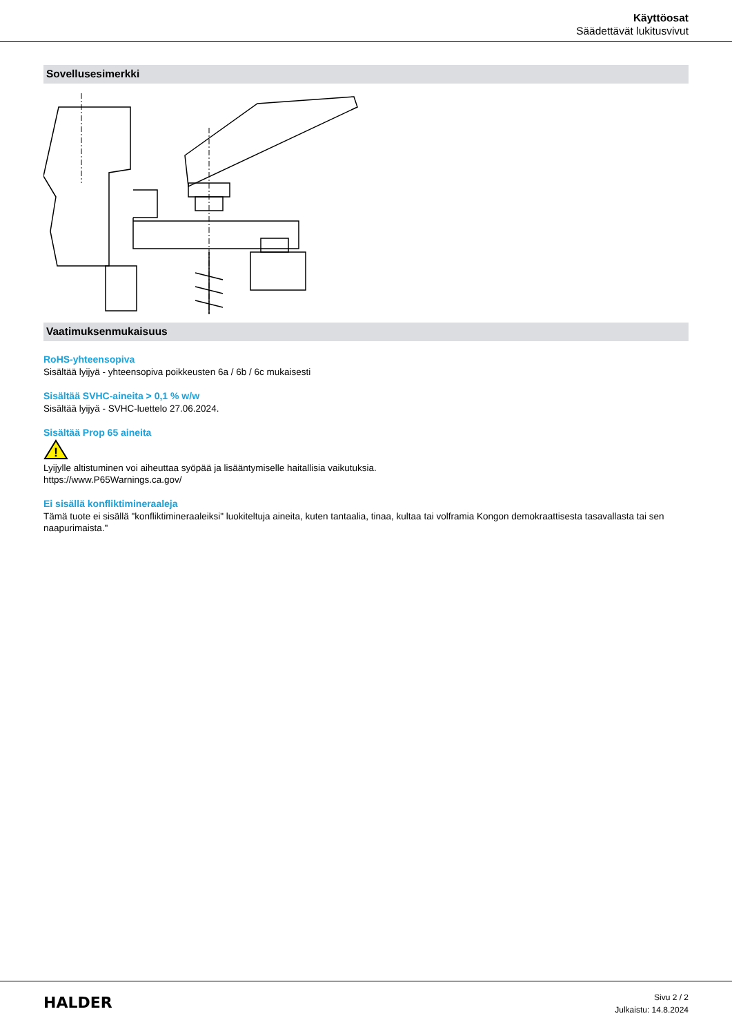Käyttöosat
Säädettävät lukitusvivut
Sovellusesimerkki
Vaatimuksenmukaisuus
RoHS-yhteensopiva
Sisältää lyijyä - yhteensopiva poikkeusten 6a / 6b / 6c mukaisesti
Sisältää SVHC-aineita > 0,1 % w/w
Sisältää lyijyä - SVHC-luettelo 27.06.2024.
Sisältää Prop 65 aineita
!
Lyijylle altistuminen voi aiheuttaa syöpää ja lisääntymiselle haitallisia vaikutuksia.
https://www.P65Warnings.ca.gov/
Ei sisällä konfliktimineraaleja
Tämä tuote ei sisällä "konfliktimineraaleiksi" luokiteltuja aineita, kuten tantaalia, tinaa, kultaa tai volframia Kongon demokraattisesta tasavallasta tai sen naapurimaista."
HALDER
Sivu 2 / 2
Julkaistu: 14.8.2024